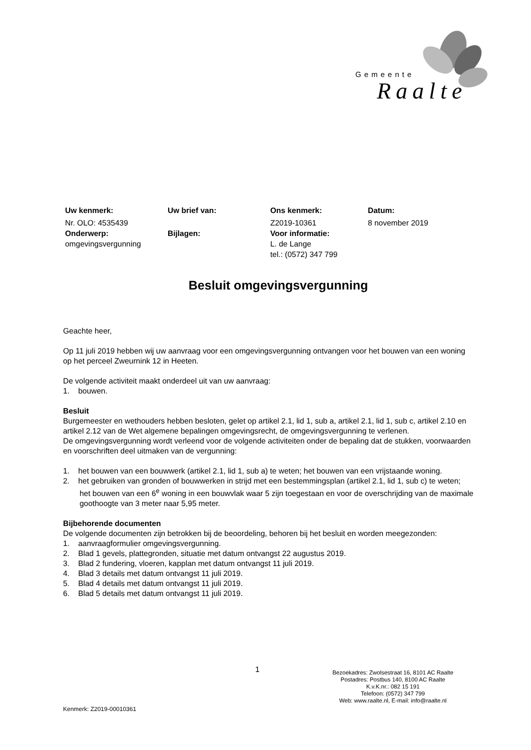Gemeente
Raalte
| Uw kenmerk: | Uw brief van: | Ons kenmerk: | Datum: |
| Nr. OLO: 4535439 | | Z2019-10361 | 8 november 2019 |
| Onderwerp: | Bijlagen: | Voor informatie: | |
| omgevingsvergunning | | L. de Lange tel.: (0572) 347 799 | |
Besluit omgevingsvergunning
Geachte heer,
Op 11 juli 2019 hebben wij uw aanvraag voor een omgevingsvergunning ontvangen voor het bouwen van een woning op het perceel Zweurnink 12 in Heeten.
De volgende activiteit maakt onderdeel uit van uw aanvraag:
1. bouwen.
Besluit
Burgemeester en wethouders hebben besloten, gelet op artikel 2.1, lid 1, sub a, artikel 2.1, lid 1, sub c, artikel 2.10 en artikel 2.12 van de Wet algemene bepalingen omgevingsrecht, de omgevingsvergunning te verlenen.
De omgevingsvergunning wordt verleend voor de volgende activiteiten onder de bepaling dat de stukken, voorwaarden en voorschriften deel uitmaken van de vergunning:
1. het bouwen van een bouwwerk (artikel 2.1, lid 1, sub a) te weten; het bouwen van een vrijstaande woning.
2. het gebruiken van gronden of bouwwerken in strijd met een bestemmingsplan (artikel 2.1, lid 1, sub c) te weten; het bouwen van een 6<sup>e</sup> woning in een bouwvlak waar 5 zijn toegestaan en voor de overschrijding van de maximale goothoogte van 3 meter naar 5,95 meter.
Bijbehorende documenten
De volgende documenten zijn betrokken bij de beoordeling, behoren bij het besluit en worden meegezonden:
1. aanvraagformulier omgevingsvergunning.
2. Blad 1 gevels, plattegronden, situatie met datum ontvangst 22 augustus 2019.
3. Blad 2 fundering, vloeren, kapplan met datum ontvangst 11 juli 2019.
4. Blad 3 details met datum ontvangst 11 juli 2019.
5. Blad 4 details met datum ontvangst 11 juli 2019.
6. Blad 5 details met datum ontvangst 11 juli 2019.
1
Bezoekadres: Zwolsestraat 16, 8101 AC Raalte
Postadres: Postbus 140, 8100 AC Raalte
K.v.K.nr.: 082 15 191
Telefoon: (0572) 347 799
Web: www.raalte.nl, E-mail: info@raalte.nl
Kenmerk: Z2019-00010361